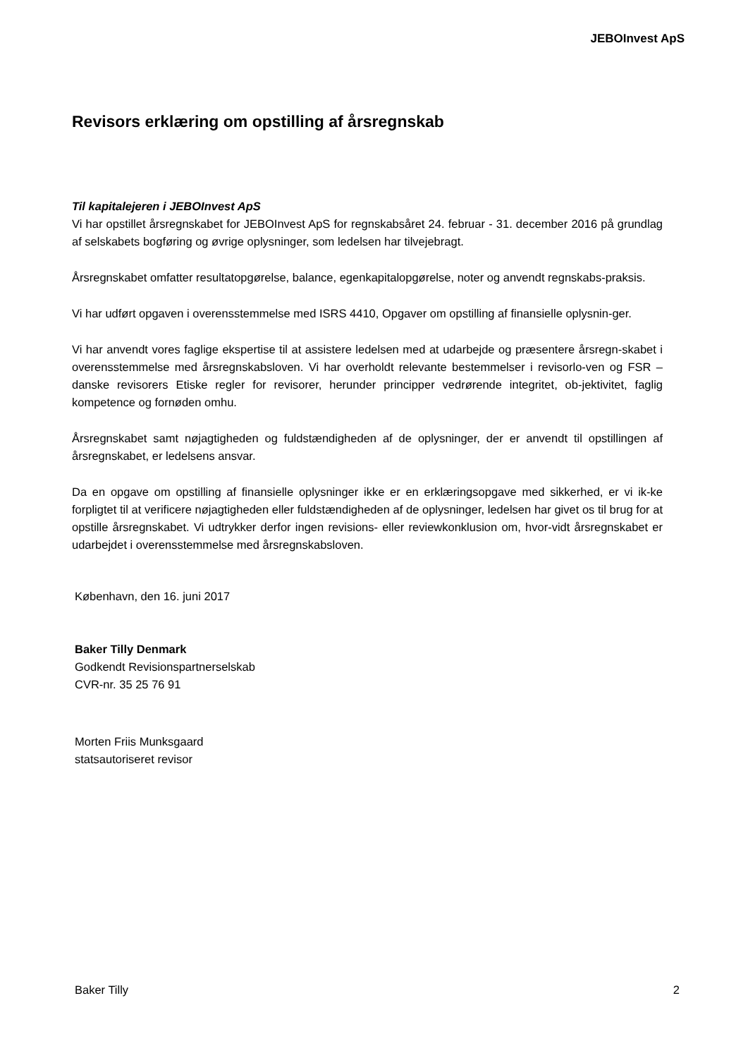JEBOInvest ApS
Revisors erklæring om opstilling af årsregnskab
Til kapitalejeren i JEBOInvest ApS
Vi har opstillet årsregnskabet for JEBOInvest ApS for regnskabsåret 24. februar - 31. december 2016 på grundlag af selskabets bogføring og øvrige oplysninger, som ledelsen har tilvejebragt.
Årsregnskabet omfatter resultatopgørelse, balance, egenkapitalopgørelse, noter og anvendt regnskabs-praksis.
Vi har udført opgaven i overensstemmelse med ISRS 4410, Opgaver om opstilling af finansielle oplysnin-ger.
Vi har anvendt vores faglige ekspertise til at assistere ledelsen med at udarbejde og præsentere årsregn-skabet i overensstemmelse med årsregnskabsloven. Vi har overholdt relevante bestemmelser i revisorlo-ven og FSR – danske revisorers Etiske regler for revisorer, herunder principper vedrørende integritet, ob-jektivitet, faglig kompetence og fornøden omhu.
Årsregnskabet samt nøjagtigheden og fuldstændigheden af de oplysninger, der er anvendt til opstillingen af årsregnskabet, er ledelsens ansvar.
Da en opgave om opstilling af finansielle oplysninger ikke er en erklæringsopgave med sikkerhed, er vi ik-ke forpligtet til at verificere nøjagtigheden eller fuldstændigheden af de oplysninger, ledelsen har givet os til brug for at opstille årsregnskabet. Vi udtrykker derfor ingen revisions- eller reviewkonklusion om, hvor-vidt årsregnskabet er udarbejdet i overensstemmelse med årsregnskabsloven.
København, den 16. juni 2017
Baker Tilly Denmark
Godkendt Revisionspartnerselskab
CVR-nr. 35 25 76 91
Morten Friis Munksgaard
statsautoriseret revisor
Baker Tilly 2